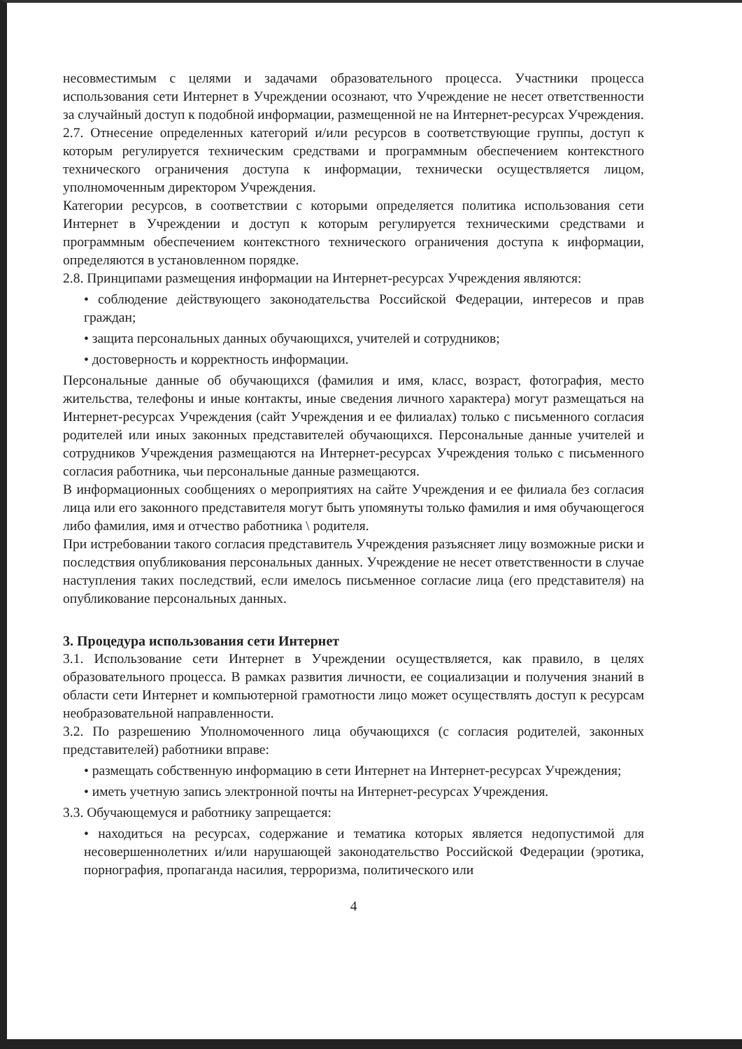несовместимым с целями и задачами образовательного процесса. Участники процесса использования сети Интернет в Учреждении осознают, что Учреждение не несет ответственности за случайный доступ к подобной информации, размещенной не на Интернет-ресурсах Учреждения.
2.7. Отнесение определенных категорий и/или ресурсов в соответствующие группы, доступ к которым регулируется техническим средствами и программным обеспечением контекстного технического ограничения доступа к информации, технически осуществляется лицом, уполномоченным директором Учреждения.
Категории ресурсов, в соответствии с которыми определяется политика использования сети Интернет в Учреждении и доступ к которым регулируется техническими средствами и программным обеспечением контекстного технического ограничения доступа к информации, определяются в установленном порядке.
2.8. Принципами размещения информации на Интернет-ресурсах Учреждения являются:
• соблюдение действующего законодательства Российской Федерации, интересов и прав граждан;
• защита персональных данных обучающихся, учителей и сотрудников;
• достоверность и корректность информации.
Персональные данные об обучающихся (фамилия и имя, класс, возраст, фотография, место жительства, телефоны и иные контакты, иные сведения личного характера) могут размещаться на Интернет-ресурсах Учреждения (сайт Учреждения и ее филиалах) только с письменного согласия родителей или иных законных представителей обучающихся. Персональные данные учителей и сотрудников Учреждения размещаются на Интернет-ресурсах Учреждения только с письменного согласия работника, чьи персональные данные размещаются.
В информационных сообщениях о мероприятиях на сайте Учреждения и ее филиала без согласия лица или его законного представителя могут быть упомянуты только фамилия и имя обучающегося либо фамилия, имя и отчество работника \ родителя.
При истребовании такого согласия представитель Учреждения разъясняет лицу возможные риски и последствия опубликования персональных данных. Учреждение не несет ответственности в случае наступления таких последствий, если имелось письменное согласие лица (его представителя) на опубликование персональных данных.
3. Процедура использования сети Интернет
3.1. Использование сети Интернет в Учреждении осуществляется, как правило, в целях образовательного процесса. В рамках развития личности, ее социализации и получения знаний в области сети Интернет и компьютерной грамотности лицо может осуществлять доступ к ресурсам необразовательной направленности.
3.2. По разрешению Уполномоченного лица обучающихся (с согласия родителей, законных представителей) работники вправе:
• размещать собственную информацию в сети Интернет на Интернет-ресурсах Учреждения;
• иметь учетную запись электронной почты на Интернет-ресурсах Учреждения.
3.3. Обучающемуся и работнику запрещается:
• находиться на ресурсах, содержание и тематика которых является недопустимой для несовершеннолетних и/или нарушающей законодательство Российской Федерации (эротика, порнография, пропаганда насилия, терроризма, политического или
4